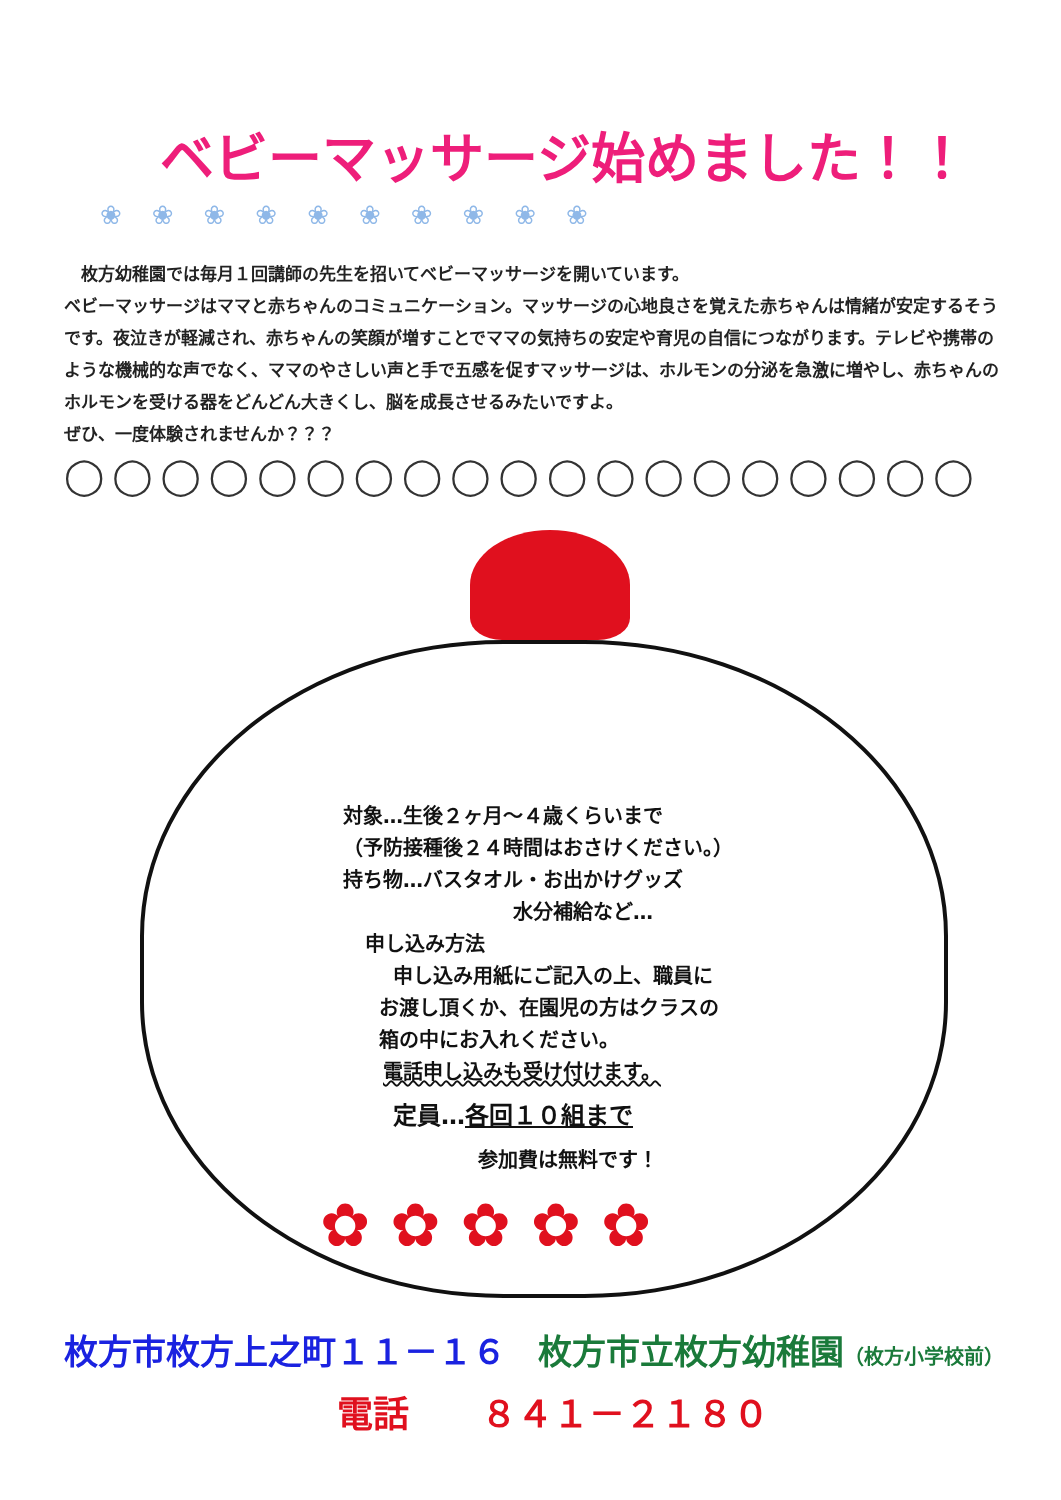ベビーマッサージ始めました！！
❀❀❀❀❀❀❀❀❀❀
　枚方幼稚園では毎月１回講師の先生を招いてベビーマッサージを開いています。
ベビーマッサージはママと赤ちゃんのコミュニケーション。マッサージの心地良さを覚えた赤ちゃんは情緒が安定するそうです。夜泣きが軽減され、赤ちゃんの笑顔が増すことでママの気持ちの安定や育児の自信につながります。テレビや携帯のような機械的な声でなく、ママのやさしい声と手で五感を促すマッサージは、ホルモンの分泌を急激に増やし、赤ちゃんのホルモンを受ける器をどんどん大きくし、脳を成長させるみたいですよ。
ぜひ、一度体験されませんか？？？
◯◯◯◯◯◯◯◯◯◯◯◯◯◯◯◯◯◯◯
対象…生後２ヶ月～４歳くらいまで
（予防接種後２４時間はおさけください。）
持ち物…バスタオル・お出かけグッズ
水分補給など…
申し込み方法
申し込み用紙にご記入の上、職員に
お渡し頂くか、在園児の方はクラスの
箱の中にお入れください。
電話申し込みも受け付けます。
定員…各回１０組まで
参加費は無料です！
✿✿✿✿✿
枚方市枚方上之町１１－１６ 枚方市立枚方幼稚園（枚方小学校前）
電話　　８４１－２１８０